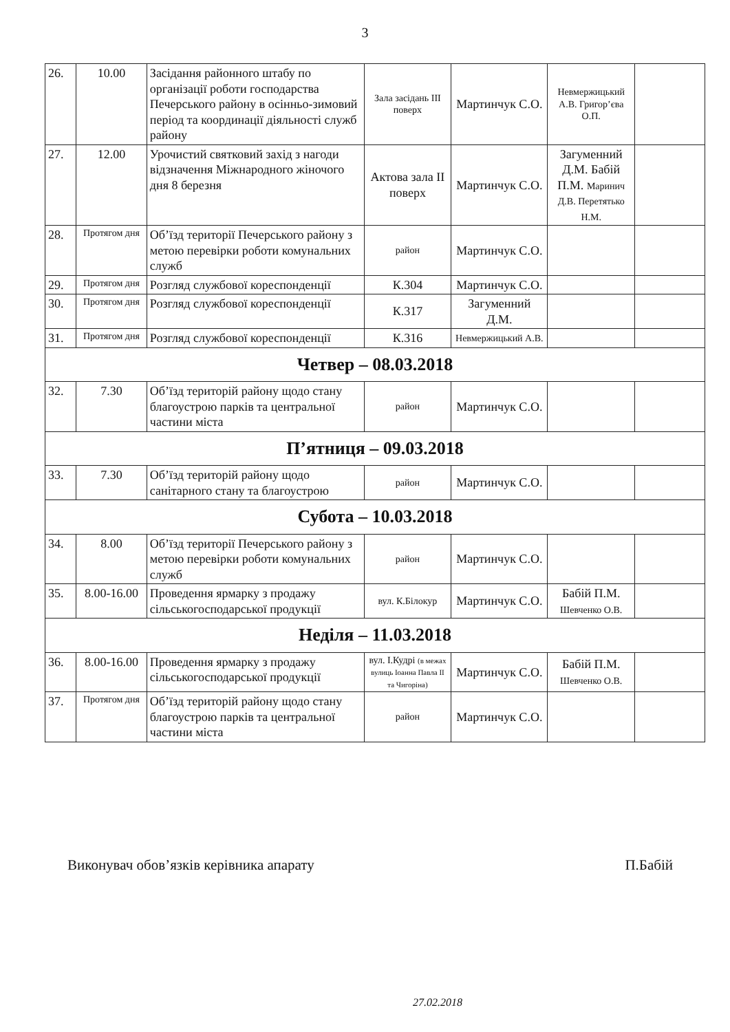3
| 26. | 10.00 | Засідання районного штабу по організації роботи господарства Печерського району в осінньо-зимовий період та координації діяльності служб району | Зала засідань III поверх | Мартинчук С.О. | Невмержицький А.В. Григор’єва О.П. | |
| 27. | 12.00 | Урочистий святковий захід з нагоди відзначення Міжнародного жіночого дня 8 березня | Актова зала II поверх | Мартинчук С.О. | Загуменний Д.М. Бабій П.М. Маринич Д.В. Перетятько Н.М. | |
| 28. | Протягом дня | Об’їзд території Печерського району з метою перевірки роботи комунальних служб | район | Мартинчук С.О. | | |
| 29. | Протягом дня | Розгляд службової кореспонденції | К.304 | Мартинчук С.О. | | |
| 30. | Протягом дня | Розгляд службової кореспонденції | К.317 | Загуменний Д.М. | | |
| 31. | Протягом дня | Розгляд службової кореспонденції | К.316 | Невмержицький А.В. | | |
| Четвер – 08.03.2018 | | | | | | |
| 32. | 7.30 | Об’їзд територій району щодо стану благоустрою парків та центральної частини міста | район | Мартинчук С.О. | | |
| П’ятниця – 09.03.2018 | | | | | | |
| 33. | 7.30 | Об’їзд територій району щодо санітарного стану та благоустрою | район | Мартинчук С.О. | | |
| Субота – 10.03.2018 | | | | | | |
| 34. | 8.00 | Об’їзд території Печерського району з метою перевірки роботи комунальних служб | район | Мартинчук С.О. | | |
| 35. | 8.00-16.00 | Проведення ярмарку з продажу сільськогосподарської продукції | вул. К.Білокур | Мартинчук С.О. | Бабій П.М. Шевченко О.В. | |
| Неділя – 11.03.2018 | | | | | | |
| 36. | 8.00-16.00 | Проведення ярмарку з продажу сільськогосподарської продукції | вул. І.Кудрі (в межах вулиць Іоанна Павла ІІ та Чигоріна) | Мартинчук С.О. | Бабій П.М. Шевченко О.В. | |
| 37. | Протягом дня | Об’їзд територій району щодо стану благоустрою парків та центральної частини міста | район | Мартинчук С.О. | | |
Виконувач обов’язків керівника апарату П.Бабій
27.02.2018